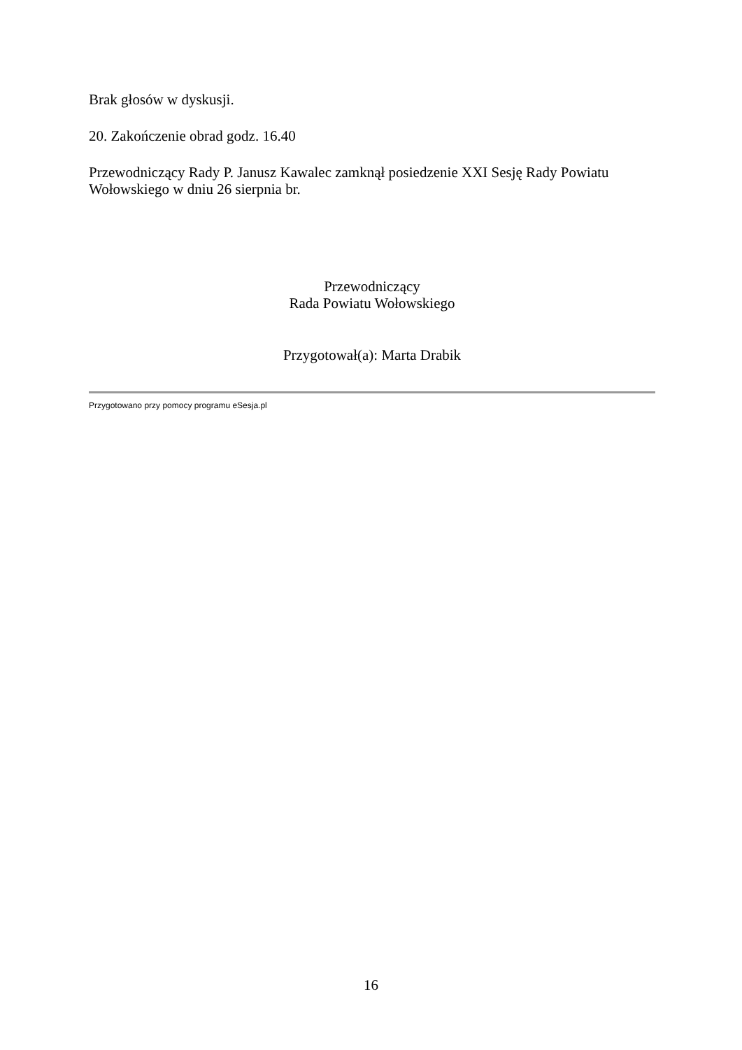Brak głosów w dyskusji.
20. Zakończenie obrad godz. 16.40
Przewodniczący Rady P. Janusz Kawalec zamknął posiedzenie XXI Sesję Rady Powiatu Wołowskiego w dniu 26 sierpnia br.
Przewodniczący
Rada Powiatu Wołowskiego
Przygotował(a): Marta Drabik
Przygotowano przy pomocy programu eSesja.pl
16